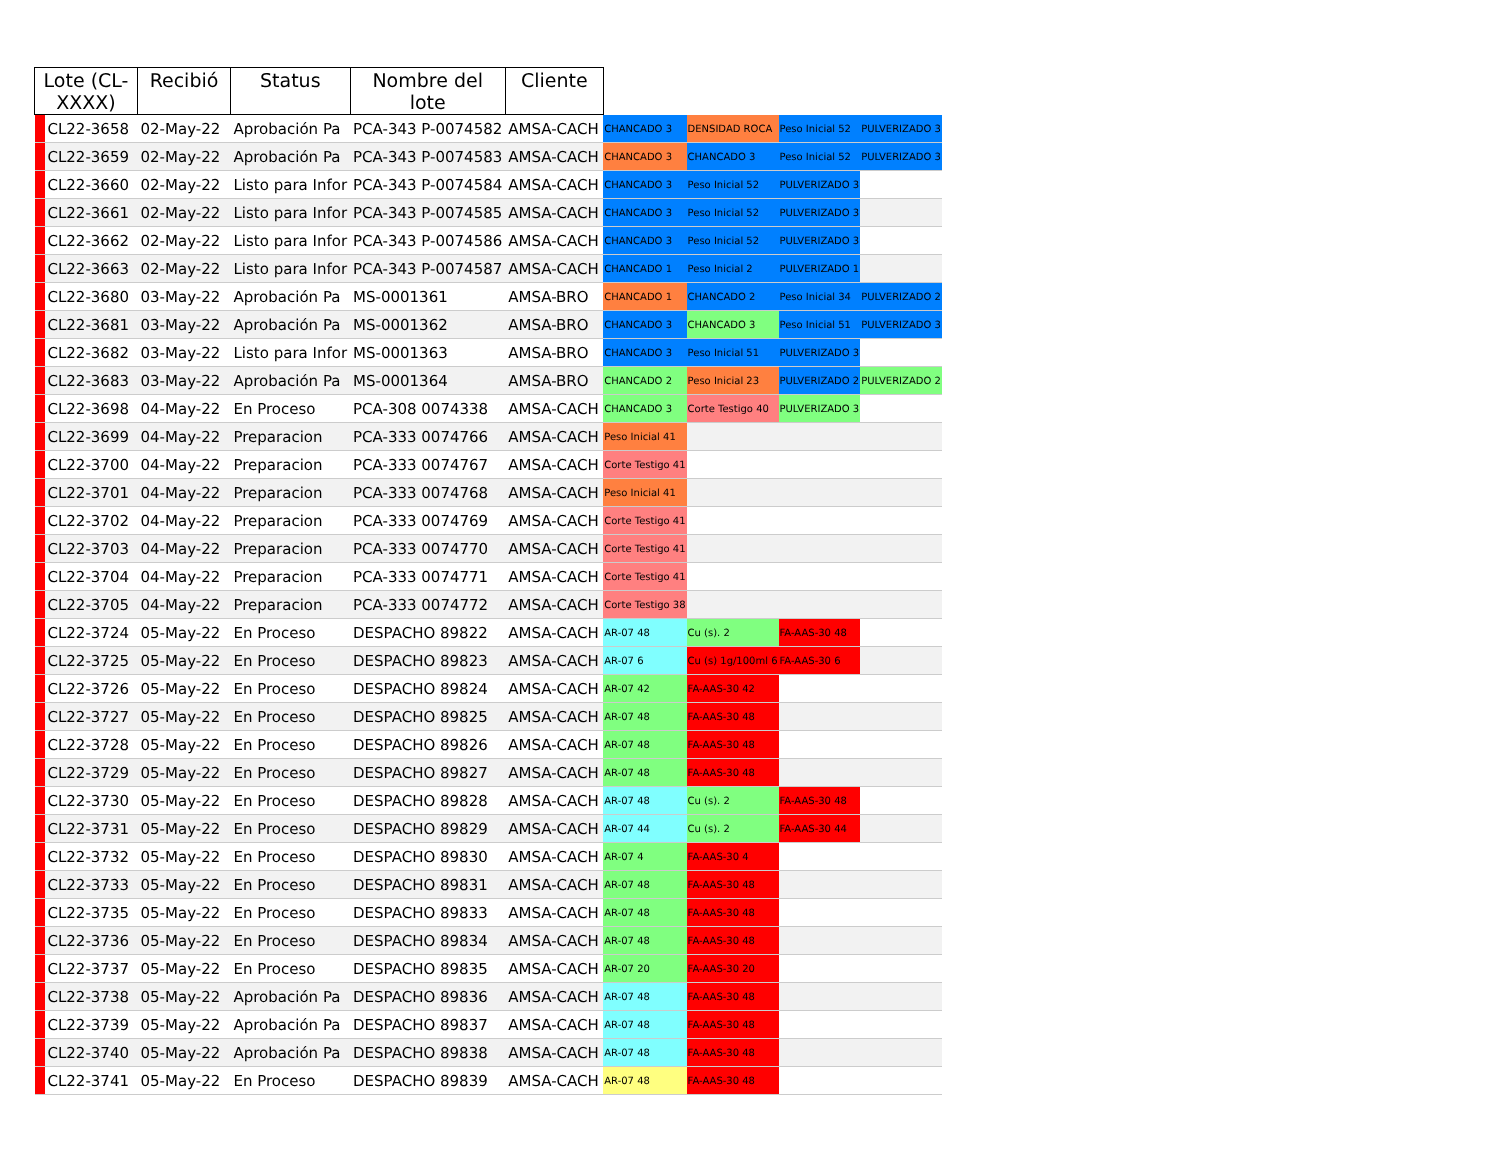| Lote (CL-XXXX) | | Recibió | Status | Nombre del lote | Cliente | | | | |
| --- | --- | --- | --- | --- | --- | --- | --- | --- | --- |
| | CL22-3658 | 02-May-22 | Aprobación Pa | PCA-343 P-0074582 | AMSA-CACH | CHANCADO 3 | DENSIDAD ROCA | Peso Inicial 52 | PULVERIZADO 3 |
| | CL22-3659 | 02-May-22 | Aprobación Pa | PCA-343 P-0074583 | AMSA-CACH | CHANCADO 3 | CHANCADO 3 | Peso Inicial 52 | PULVERIZADO 3 |
| | CL22-3660 | 02-May-22 | Listo para Infor | PCA-343 P-0074584 | AMSA-CACH | CHANCADO 3 | Peso Inicial 52 | PULVERIZADO 3 | |
| | CL22-3661 | 02-May-22 | Listo para Infor | PCA-343 P-0074585 | AMSA-CACH | CHANCADO 3 | Peso Inicial 52 | PULVERIZADO 3 | |
| | CL22-3662 | 02-May-22 | Listo para Infor | PCA-343 P-0074586 | AMSA-CACH | CHANCADO 3 | Peso Inicial 52 | PULVERIZADO 3 | |
| | CL22-3663 | 02-May-22 | Listo para Infor | PCA-343 P-0074587 | AMSA-CACH | CHANCADO 1 | Peso Inicial 2 | PULVERIZADO 1 | |
| | CL22-3680 | 03-May-22 | Aprobación Pa | MS-0001361 | AMSA-BRO | CHANCADO 1 | CHANCADO 2 | Peso Inicial 34 | PULVERIZADO 2 |
| | CL22-3681 | 03-May-22 | Aprobación Pa | MS-0001362 | AMSA-BRO | CHANCADO 3 | CHANCADO 3 | Peso Inicial 51 | PULVERIZADO 3 |
| | CL22-3682 | 03-May-22 | Listo para Infor | MS-0001363 | AMSA-BRO | CHANCADO 3 | Peso Inicial 51 | PULVERIZADO 3 | |
| | CL22-3683 | 03-May-22 | Aprobación Pa | MS-0001364 | AMSA-BRO | CHANCADO 2 | Peso Inicial 23 | PULVERIZADO 2 | PULVERIZADO 2 |
| | CL22-3698 | 04-May-22 | En Proceso | PCA-308 0074338 | AMSA-CACH | CHANCADO 3 | Corte Testigo 40 | PULVERIZADO 3 | |
| | CL22-3699 | 04-May-22 | Preparacion | PCA-333 0074766 | AMSA-CACH | Peso Inicial 41 | | | |
| | CL22-3700 | 04-May-22 | Preparacion | PCA-333 0074767 | AMSA-CACH | Corte Testigo 41 | | | |
| | CL22-3701 | 04-May-22 | Preparacion | PCA-333 0074768 | AMSA-CACH | Peso Inicial 41 | | | |
| | CL22-3702 | 04-May-22 | Preparacion | PCA-333 0074769 | AMSA-CACH | Corte Testigo 41 | | | |
| | CL22-3703 | 04-May-22 | Preparacion | PCA-333 0074770 | AMSA-CACH | Corte Testigo 41 | | | |
| | CL22-3704 | 04-May-22 | Preparacion | PCA-333 0074771 | AMSA-CACH | Corte Testigo 41 | | | |
| | CL22-3705 | 04-May-22 | Preparacion | PCA-333 0074772 | AMSA-CACH | Corte Testigo 38 | | | |
| | CL22-3724 | 05-May-22 | En Proceso | DESPACHO 89822 | AMSA-CACH | AR-07 48 | Cu (s). 2 | FA-AAS-30 48 | |
| | CL22-3725 | 05-May-22 | En Proceso | DESPACHO 89823 | AMSA-CACH | AR-07 6 | Cu (s) 1g/100ml 6 | FA-AAS-30 6 | |
| | CL22-3726 | 05-May-22 | En Proceso | DESPACHO 89824 | AMSA-CACH | AR-07 42 | FA-AAS-30 42 | | |
| | CL22-3727 | 05-May-22 | En Proceso | DESPACHO 89825 | AMSA-CACH | AR-07 48 | FA-AAS-30 48 | | |
| | CL22-3728 | 05-May-22 | En Proceso | DESPACHO 89826 | AMSA-CACH | AR-07 48 | FA-AAS-30 48 | | |
| | CL22-3729 | 05-May-22 | En Proceso | DESPACHO 89827 | AMSA-CACH | AR-07 48 | FA-AAS-30 48 | | |
| | CL22-3730 | 05-May-22 | En Proceso | DESPACHO 89828 | AMSA-CACH | AR-07 48 | Cu (s). 2 | FA-AAS-30 48 | |
| | CL22-3731 | 05-May-22 | En Proceso | DESPACHO 89829 | AMSA-CACH | AR-07 44 | Cu (s). 2 | FA-AAS-30 44 | |
| | CL22-3732 | 05-May-22 | En Proceso | DESPACHO 89830 | AMSA-CACH | AR-07 4 | FA-AAS-30 4 | | |
| | CL22-3733 | 05-May-22 | En Proceso | DESPACHO 89831 | AMSA-CACH | AR-07 48 | FA-AAS-30 48 | | |
| | CL22-3735 | 05-May-22 | En Proceso | DESPACHO 89833 | AMSA-CACH | AR-07 48 | FA-AAS-30 48 | | |
| | CL22-3736 | 05-May-22 | En Proceso | DESPACHO 89834 | AMSA-CACH | AR-07 48 | FA-AAS-30 48 | | |
| | CL22-3737 | 05-May-22 | En Proceso | DESPACHO 89835 | AMSA-CACH | AR-07 20 | FA-AAS-30 20 | | |
| | CL22-3738 | 05-May-22 | Aprobación Pa | DESPACHO 89836 | AMSA-CACH | AR-07 48 | FA-AAS-30 48 | | |
| | CL22-3739 | 05-May-22 | Aprobación Pa | DESPACHO 89837 | AMSA-CACH | AR-07 48 | FA-AAS-30 48 | | |
| | CL22-3740 | 05-May-22 | Aprobación Pa | DESPACHO 89838 | AMSA-CACH | AR-07 48 | FA-AAS-30 48 | | |
| | CL22-3741 | 05-May-22 | En Proceso | DESPACHO 89839 | AMSA-CACH | AR-07 48 | FA-AAS-30 48 | | |